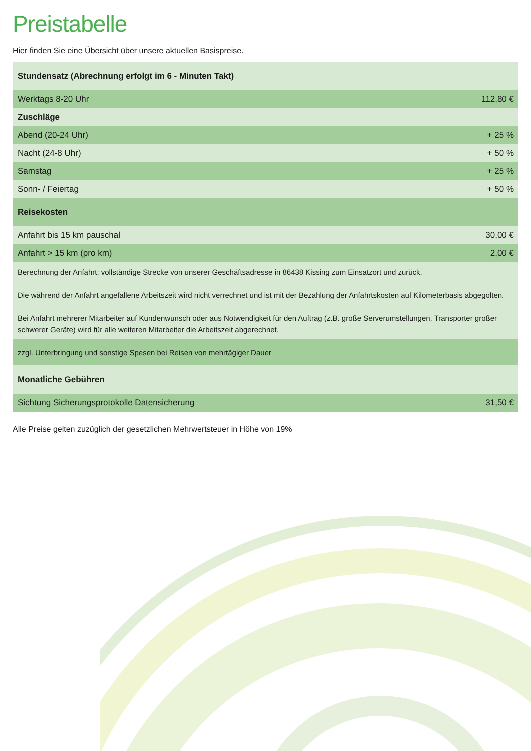Preistabelle
Hier finden Sie eine Übersicht über unsere aktuellen Basispreise.
| Stundensatz (Abrechnung erfolgt im 6 - Minuten Takt) | |
| Werktags 8-20 Uhr | 112,80 € |
| Zuschläge | |
| Abend (20-24 Uhr) | + 25 % |
| Nacht (24-8 Uhr) | + 50 % |
| Samstag | + 25 % |
| Sonn- / Feiertag | + 50 % |
| Reisekosten | |
| Anfahrt bis 15 km pauschal | 30,00 € |
| Anfahrt > 15 km (pro km) | 2,00 € |
| Berechnung der Anfahrt: vollständige Strecke von unserer Geschäftsadresse in 86438 Kissing zum Einsatzort und zurück. Die während der Anfahrt angefallene Arbeitszeit wird nicht verrechnet und ist mit der Bezahlung der Anfahrtskosten auf Kilometerbasis abgegolten. Bei Anfahrt mehrerer Mitarbeiter auf Kundenwunsch oder aus Notwendigkeit für den Auftrag (z.B. große Serverumstellungen, Transporter großer schwerer Geräte) wird für alle weiteren Mitarbeiter die Arbeitszeit abgerechnet. | |
| zzgl. Unterbringung und sonstige Spesen bei Reisen von mehrtägiger Dauer | |
| Monatliche Gebühren | |
| Sichtung Sicherungsprotokolle Datensicherung | 31,50 € |
Alle Preise gelten zuzüglich der gesetzlichen Mehrwertsteuer in Höhe von 19%